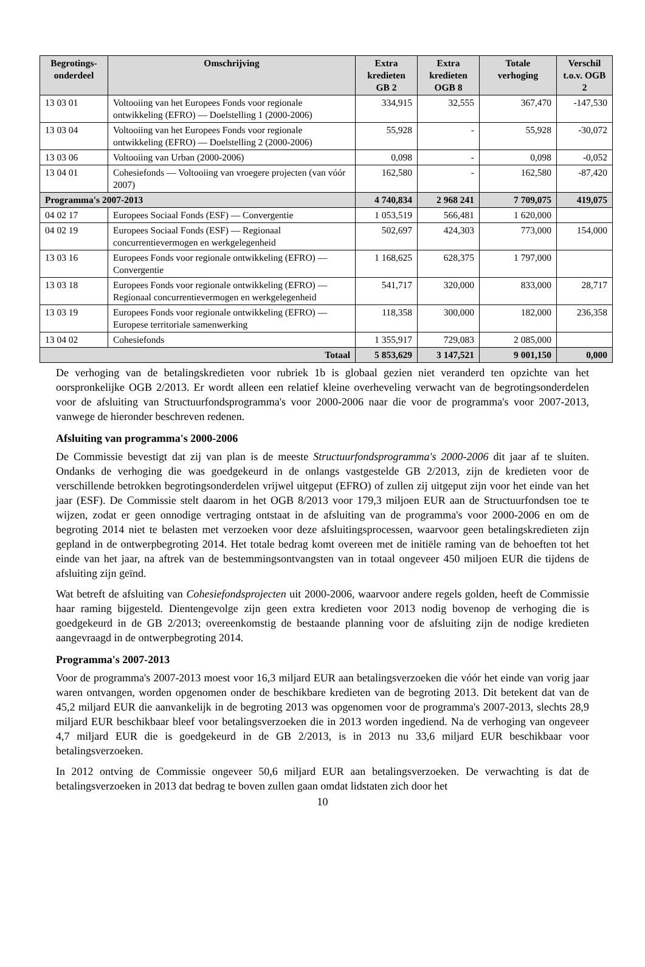| Begrotings- onderdeel | Omschrijving | Extra kredieten GB 2 | Extra kredieten OGB 8 | Totale verhoging | Verschil t.o.v. OGB 2 |
| --- | --- | --- | --- | --- | --- |
| 13 03 01 | Voltooiing van het Europees Fonds voor regionale ontwikkeling (EFRO) — Doelstelling 1 (2000-2006) | 334,915 | 32,555 | 367,470 | -147,530 |
| 13 03 04 | Voltooiing van het Europees Fonds voor regionale ontwikkeling (EFRO) — Doelstelling 2 (2000-2006) | 55,928 | - | 55,928 | -30,072 |
| 13 03 06 | Voltooiing van Urban (2000-2006) | 0,098 | - | 0,098 | -0,052 |
| 13 04 01 | Cohesiefonds — Voltooiing van vroegere projecten (van vóór 2007) | 162,580 | - | 162,580 | -87,420 |
| Programma's 2007-2013 | | 4 740,834 | 2 968 241 | 7 709,075 | 419,075 |
| 04 02 17 | Europees Sociaal Fonds (ESF) — Convergentie | 1 053,519 | 566,481 | 1 620,000 | |
| 04 02 19 | Europees Sociaal Fonds (ESF) — Regionaal concurrentievermogen en werkgelegenheid | 502,697 | 424,303 | 773,000 | 154,000 |
| 13 03 16 | Europees Fonds voor regionale ontwikkeling (EFRO) — Convergentie | 1 168,625 | 628,375 | 1 797,000 | |
| 13 03 18 | Europees Fonds voor regionale ontwikkeling (EFRO) — Regionaal concurrentievermogen en werkgelegenheid | 541,717 | 320,000 | 833,000 | 28,717 |
| 13 03 19 | Europees Fonds voor regionale ontwikkeling (EFRO) — Europese territoriale samenwerking | 118,358 | 300,000 | 182,000 | 236,358 |
| 13 04 02 | Cohesiefonds | 1 355,917 | 729,083 | 2 085,000 | |
| Totaal | | 5 853,629 | 3 147,521 | 9 001,150 | 0,000 |
De verhoging van de betalingskredieten voor rubriek 1b is globaal gezien niet veranderd ten opzichte van het oorspronkelijke OGB 2/2013. Er wordt alleen een relatief kleine overheveling verwacht van de begrotingsonderdelen voor de afsluiting van Structuurfondsprogramma's voor 2000-2006 naar die voor de programma's voor 2007-2013, vanwege de hieronder beschreven redenen.
Afsluiting van programma's 2000-2006
De Commissie bevestigt dat zij van plan is de meeste Structuurfondsprogramma's 2000-2006 dit jaar af te sluiten. Ondanks de verhoging die was goedgekeurd in de onlangs vastgestelde GB 2/2013, zijn de kredieten voor de verschillende betrokken begrotingsonderdelen vrijwel uitgeput (EFRO) of zullen zij uitgeput zijn voor het einde van het jaar (ESF). De Commissie stelt daarom in het OGB 8/2013 voor 179,3 miljoen EUR aan de Structuurfondsen toe te wijzen, zodat er geen onnodige vertraging ontstaat in de afsluiting van de programma's voor 2000-2006 en om de begroting 2014 niet te belasten met verzoeken voor deze afsluitingsprocessen, waarvoor geen betalingskredieten zijn gepland in de ontwerpbegroting 2014. Het totale bedrag komt overeen met de initiële raming van de behoeften tot het einde van het jaar, na aftrek van de bestemmingsontvangsten van in totaal ongeveer 450 miljoen EUR die tijdens de afsluiting zijn geïnd.
Wat betreft de afsluiting van Cohesiefondsprojecten uit 2000-2006, waarvoor andere regels golden, heeft de Commissie haar raming bijgesteld. Dientengevolge zijn geen extra kredieten voor 2013 nodig bovenop de verhoging die is goedgekeurd in de GB 2/2013; overeenkomstig de bestaande planning voor de afsluiting zijn de nodige kredieten aangevraagd in de ontwerpbegroting 2014.
Programma's 2007-2013
Voor de programma's 2007-2013 moest voor 16,3 miljard EUR aan betalingsverzoeken die vóór het einde van vorig jaar waren ontvangen, worden opgenomen onder de beschikbare kredieten van de begroting 2013. Dit betekent dat van de 45,2 miljard EUR die aanvankelijk in de begroting 2013 was opgenomen voor de programma's 2007-2013, slechts 28,9 miljard EUR beschikbaar bleef voor betalingsverzoeken die in 2013 worden ingediend. Na de verhoging van ongeveer 4,7 miljard EUR die is goedgekeurd in de GB 2/2013, is in 2013 nu 33,6 miljard EUR beschikbaar voor betalingsverzoeken.
In 2012 ontving de Commissie ongeveer 50,6 miljard EUR aan betalingsverzoeken. De verwachting is dat de betalingsverzoeken in 2013 dat bedrag te boven zullen gaan omdat lidstaten zich door het
10